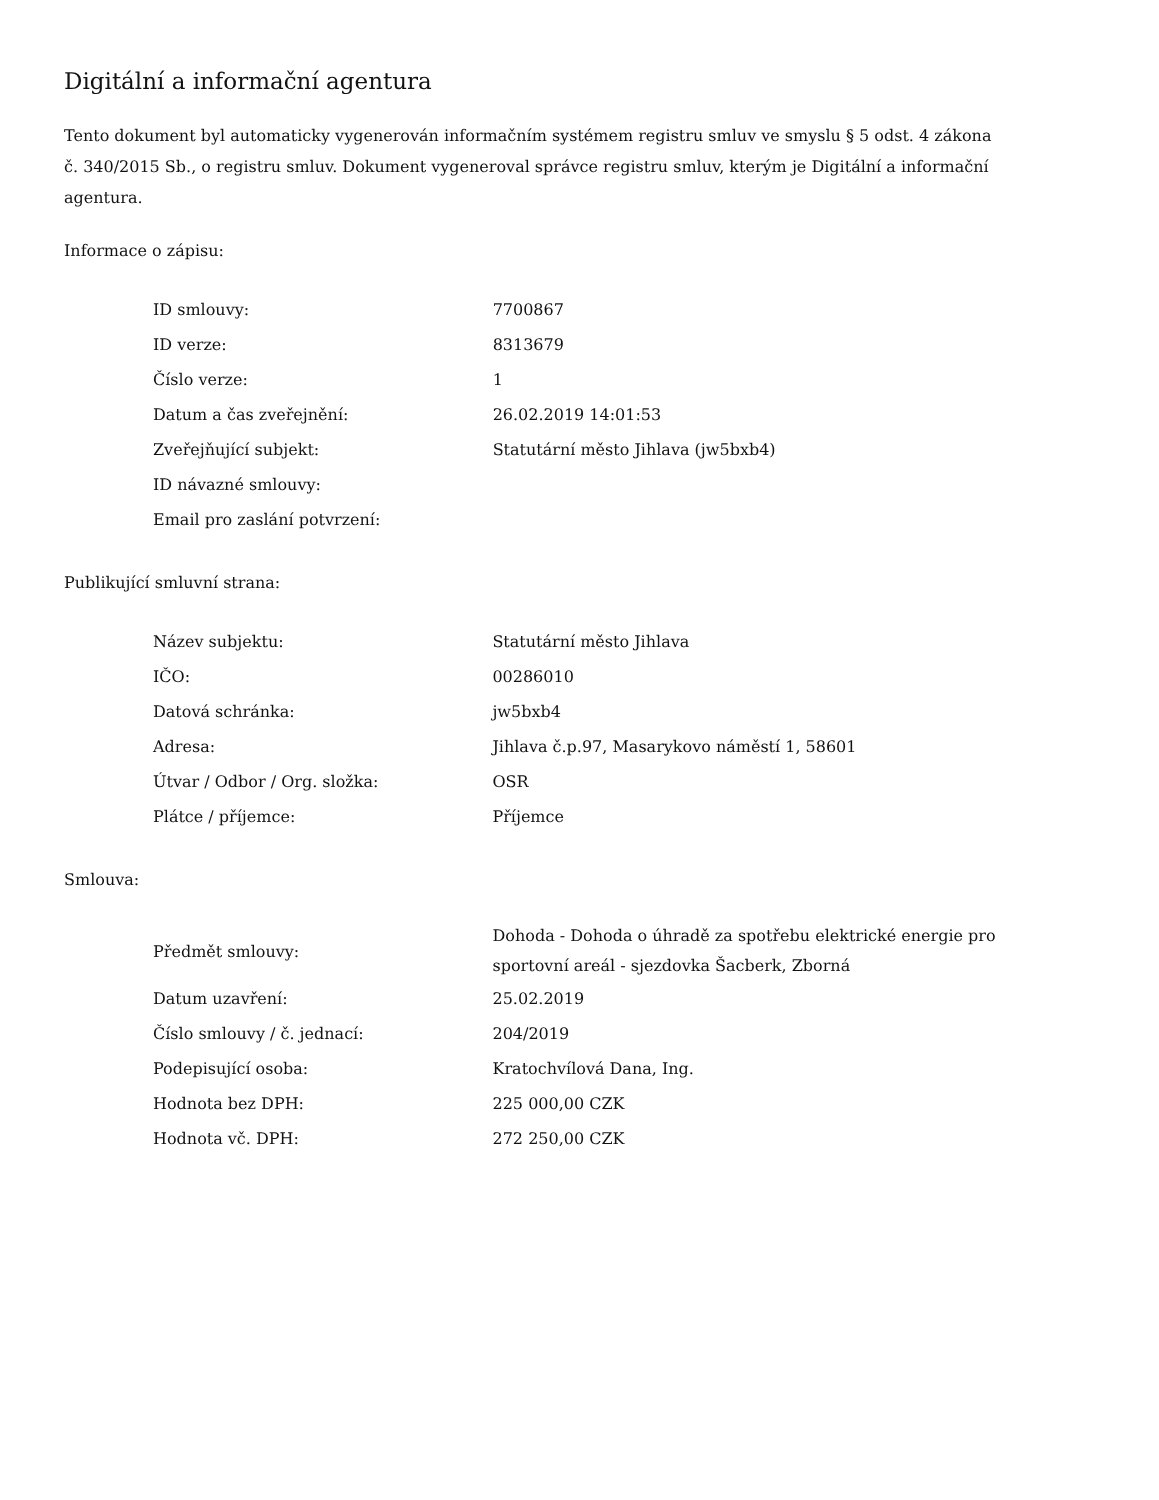Digitální a informační agentura
Tento dokument byl automaticky vygenerován informačním systémem registru smluv ve smyslu § 5 odst. 4 zákona
č. 340/2015 Sb., o registru smluv. Dokument vygeneroval správce registru smluv, kterým je Digitální a informační agentura.
Informace o zápisu:
| ID smlouvy: | 7700867 |
| ID verze: | 8313679 |
| Číslo verze: | 1 |
| Datum a čas zveřejnění: | 26.02.2019 14:01:53 |
| Zveřejňující subjekt: | Statutární město Jihlava (jw5bxb4) |
| ID návazné smlouvy: | |
| Email pro zaslání potvrzení: | |
Publikující smluvní strana:
| Název subjektu: | Statutární město Jihlava |
| IČO: | 00286010 |
| Datová schránka: | jw5bxb4 |
| Adresa: | Jihlava č.p.97, Masarykovo náměstí 1, 58601 |
| Útvar / Odbor / Org. složka: | OSR |
| Plátce / příjemce: | Příjemce |
Smlouva:
| Předmět smlouvy: | Dohoda - Dohoda o úhradě za spotřebu elektrické energie pro sportovní areál - sjezdovka Šacberk, Zborná |
| Datum uzavření: | 25.02.2019 |
| Číslo smlouvy / č. jednací: | 204/2019 |
| Podepisující osoba: | Kratochvílová Dana, Ing. |
| Hodnota bez DPH: | 225 000,00 CZK |
| Hodnota vč. DPH: | 272 250,00 CZK |